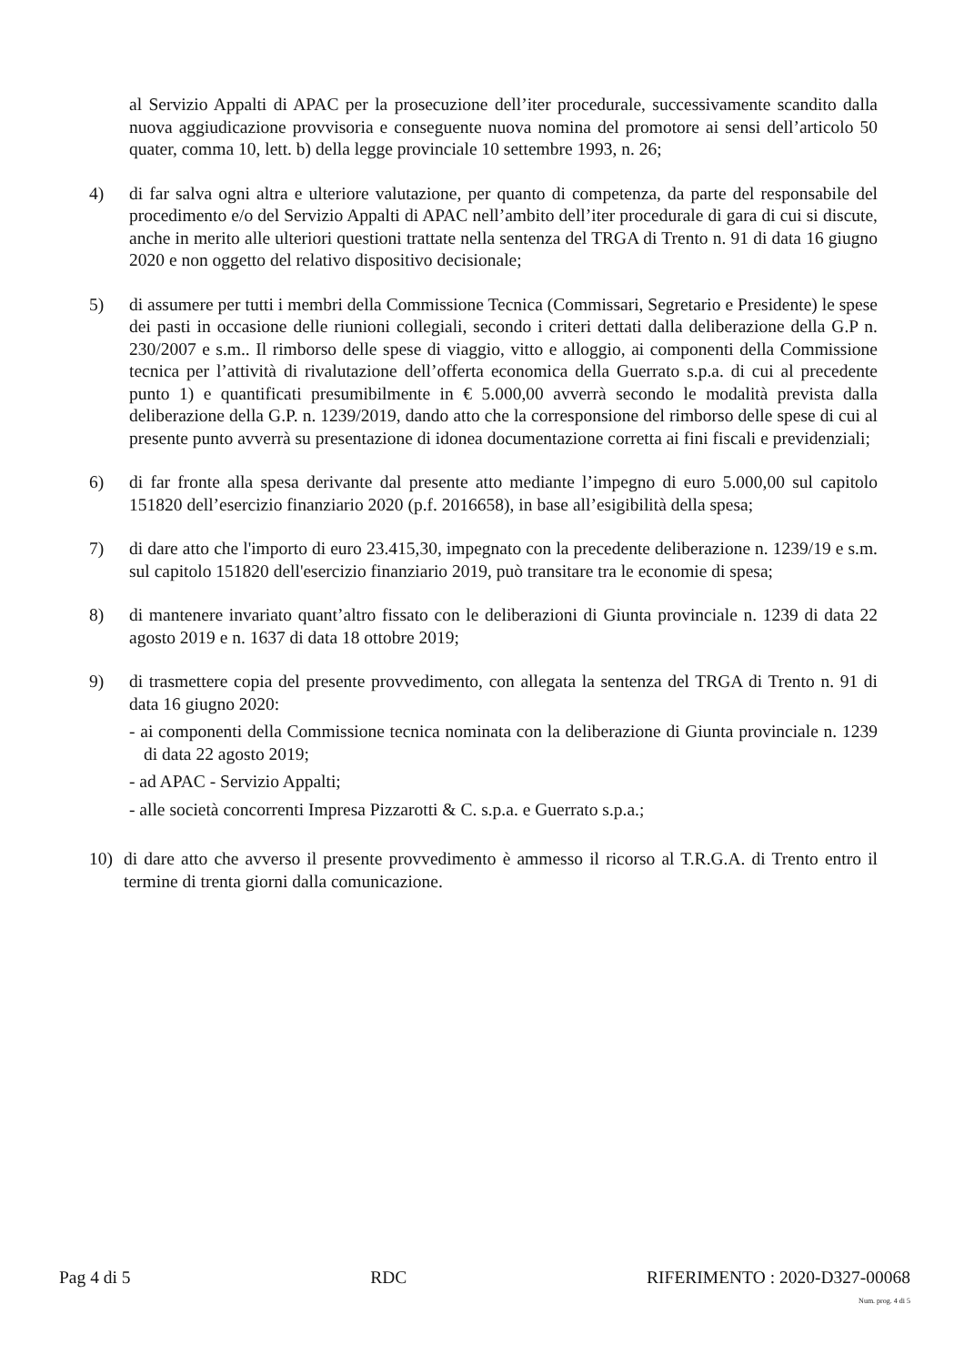al Servizio Appalti di APAC per la prosecuzione dell’iter procedurale, successivamente scandito dalla nuova aggiudicazione provvisoria e conseguente nuova nomina del promotore ai sensi dell’articolo 50 quater, comma 10, lett. b) della legge provinciale 10 settembre 1993, n. 26;
4) di far salva ogni altra e ulteriore valutazione, per quanto di competenza, da parte del responsabile del procedimento e/o del Servizio Appalti di APAC nell’ambito dell’iter procedurale di gara di cui si discute, anche in merito alle ulteriori questioni trattate nella sentenza del TRGA di Trento n. 91 di data 16 giugno 2020 e non oggetto del relativo dispositivo decisionale;
5) di assumere per tutti i membri della Commissione Tecnica (Commissari, Segretario e Presidente) le spese dei pasti in occasione delle riunioni collegiali, secondo i criteri dettati dalla deliberazione della G.P n. 230/2007 e s.m.. Il rimborso delle spese di viaggio, vitto e alloggio, ai componenti della Commissione tecnica per l’attività di rivalutazione dell’offerta economica della Guerrato s.p.a. di cui al precedente punto 1) e quantificati presumibilmente in € 5.000,00 avverrà secondo le modalità prevista dalla deliberazione della G.P. n. 1239/2019, dando atto che la corresponsione del rimborso delle spese di cui al presente punto avverrà su presentazione di idonea documentazione corretta ai fini fiscali e previdenziali;
6) di far fronte alla spesa derivante dal presente atto mediante l’impegno di euro 5.000,00 sul capitolo 151820 dell’esercizio finanziario 2020 (p.f. 2016658), in base all’esigibilità della spesa;
7) di dare atto che l'importo di euro 23.415,30, impegnato con la precedente deliberazione n. 1239/19 e s.m. sul capitolo 151820 dell'esercizio finanziario 2019, può transitare tra le economie di spesa;
8) di mantenere invariato quant’altro fissato con le deliberazioni di Giunta provinciale n. 1239 di data 22 agosto 2019 e n. 1637 di data 18 ottobre 2019;
9) di trasmettere copia del presente provvedimento, con allegata la sentenza del TRGA di Trento n. 91 di data 16 giugno 2020:
- ai componenti della Commissione tecnica nominata con la deliberazione di Giunta provinciale n. 1239 di data 22 agosto 2019;
- ad APAC - Servizio Appalti;
- alle società concorrenti Impresa Pizzarotti & C. s.p.a. e Guerrato s.p.a.;
10) di dare atto che avverso il presente provvedimento è ammesso il ricorso al T.R.G.A. di Trento entro il termine di trenta giorni dalla comunicazione.
Pag 4 di 5 RDC RIFERIMENTO : 2020-D327-00068
Num. prog. 4 di 5